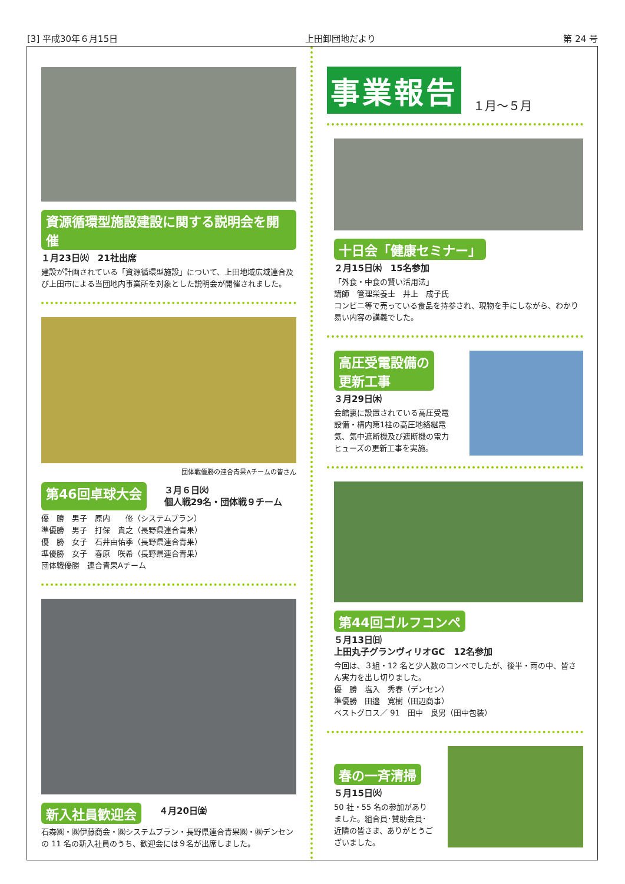[3] 平成30年６月15日 上田卸団地だより 第 24 号
資源循環型施設建設に関する説明会を開催
１月23日㈫　21社出席
建設が計画されている「資源循環型施設」について、上田地域広域連合及び上田市による当団地内事業所を対象とした説明会が開催されました。
団体戦優勝の連合青果Aチームの皆さん
第46回卓球大会
３月６日㈫
個人戦29名・団体戦９チーム
優　勝　男子　原内　　修（システムプラン）
準優勝　男子　打保　貴之（長野県連合青果）
優　勝　女子　石井由佑季（長野県連合青果）
準優勝　女子　春原　咲希（長野県連合青果）
団体戦優勝　連合青果Aチーム
新入社員歓迎会
４月20日㈮
石森㈱・㈱伊藤商会・㈱システムプラン・長野県連合青果㈱・㈱デンセンの 11 名の新入社員のうち、歓迎会には９名が出席しました。
事業報告 １月～５月
十日会「健康セミナー」
２月15日㈭　15名参加
「外食・中食の賢い活用法」
講師　管理栄養士　井上　成子氏
コンビニ等で売っている食品を持参され、現物を手にしながら、わかり易い内容の講義でした。
高圧受電設備の
更新工事
３月29日㈭
会館裏に設置されている高圧受電設備・構内第1柱の高圧地絡継電気、気中遮断機及び遮断機の電力ヒューズの更新工事を実施。
第44回ゴルフコンペ
５月13日㈰
上田丸子グランヴィリオGC　12名参加
今回は、３組・12 名と少人数のコンペでしたが、後半・雨の中、皆さん実力を出し切りました。
優　勝　塩入　秀春（デンセン）
準優勝　田邉　寛樹（田辺商事）
ベストグロス／ 91　田中　良男（田中包装）
春の一斉清掃
５月15日㈫
50 社・55 名の参加がありました。組合員･賛助会員･近隣の皆さま、ありがとうございました。